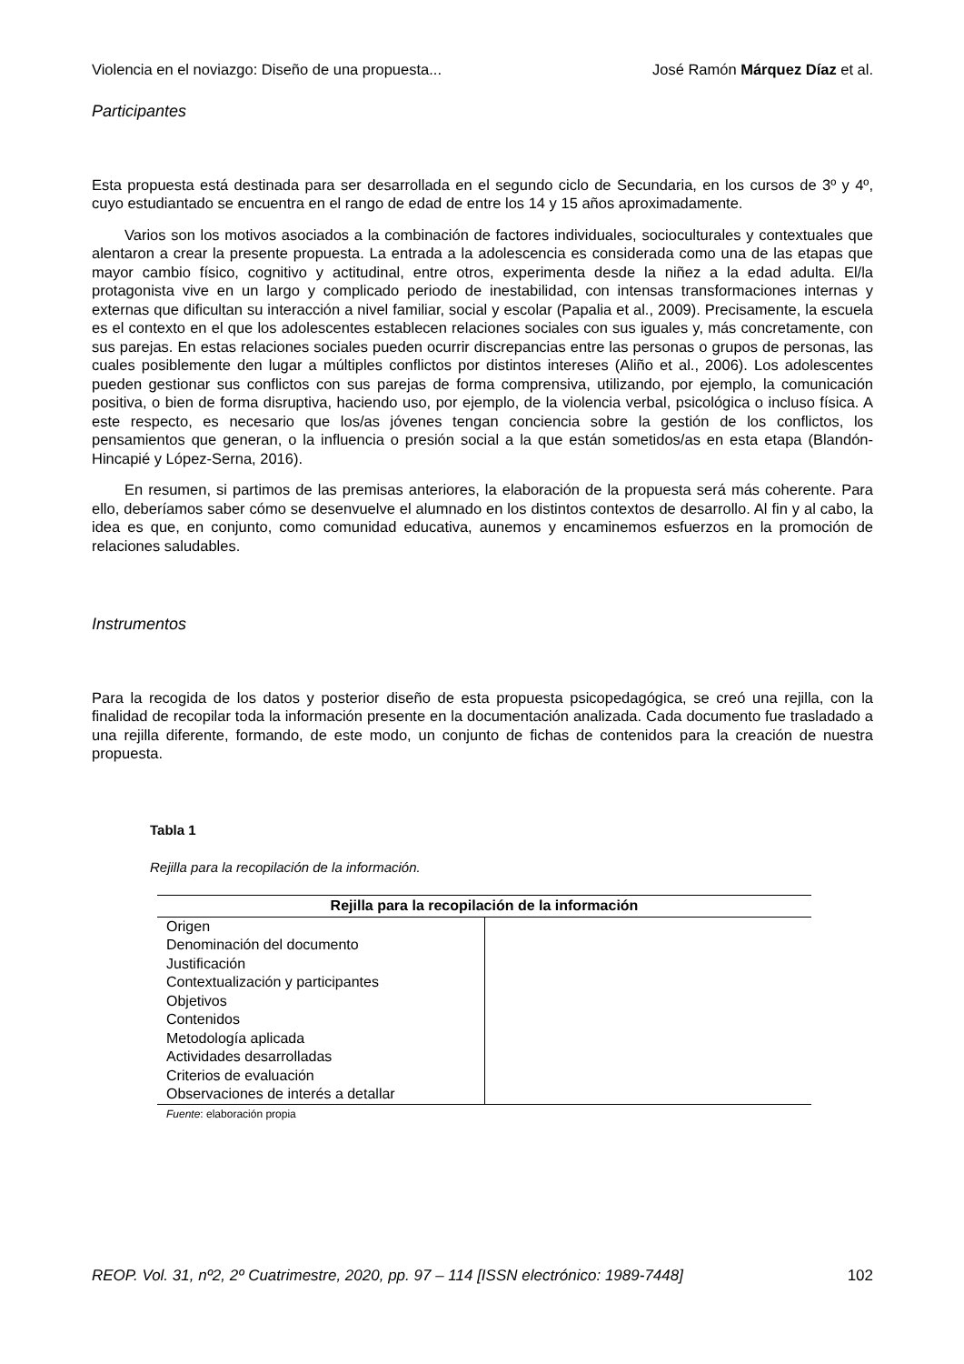Violencia en el noviazgo: Diseño de una propuesta... José Ramón Márquez Díaz et al.
Participantes
Esta propuesta está destinada para ser desarrollada en el segundo ciclo de Secundaria, en los cursos de 3º y 4º, cuyo estudiantado se encuentra en el rango de edad de entre los 14 y 15 años aproximadamente.
Varios son los motivos asociados a la combinación de factores individuales, socioculturales y contextuales que alentaron a crear la presente propuesta. La entrada a la adolescencia es considerada como una de las etapas que mayor cambio físico, cognitivo y actitudinal, entre otros, experimenta desde la niñez a la edad adulta. El/la protagonista vive en un largo y complicado periodo de inestabilidad, con intensas transformaciones internas y externas que dificultan su interacción a nivel familiar, social y escolar (Papalia et al., 2009). Precisamente, la escuela es el contexto en el que los adolescentes establecen relaciones sociales con sus iguales y, más concretamente, con sus parejas. En estas relaciones sociales pueden ocurrir discrepancias entre las personas o grupos de personas, las cuales posiblemente den lugar a múltiples conflictos por distintos intereses (Aliño et al., 2006). Los adolescentes pueden gestionar sus conflictos con sus parejas de forma comprensiva, utilizando, por ejemplo, la comunicación positiva, o bien de forma disruptiva, haciendo uso, por ejemplo, de la violencia verbal, psicológica o incluso física. A este respecto, es necesario que los/as jóvenes tengan conciencia sobre la gestión de los conflictos, los pensamientos que generan, o la influencia o presión social a la que están sometidos/as en esta etapa (Blandón-Hincapié y López-Serna, 2016).
En resumen, si partimos de las premisas anteriores, la elaboración de la propuesta será más coherente. Para ello, deberíamos saber cómo se desenvuelve el alumnado en los distintos contextos de desarrollo. Al fin y al cabo, la idea es que, en conjunto, como comunidad educativa, aunemos y encaminemos esfuerzos en la promoción de relaciones saludables.
Instrumentos
Para la recogida de los datos y posterior diseño de esta propuesta psicopedagógica, se creó una rejilla, con la finalidad de recopilar toda la información presente en la documentación analizada. Cada documento fue trasladado a una rejilla diferente, formando, de este modo, un conjunto de fichas de contenidos para la creación de nuestra propuesta.
Tabla 1
Rejilla para la recopilación de la información.
| Rejilla para la recopilación de la información | |
| --- | --- |
| Origen Denominación del documento Justificación Contextualización y participantes Objetivos Contenidos Metodología aplicada Actividades desarrolladas Criterios de evaluación Observaciones de interés a detallar | |
Fuente: elaboración propia
REOP. Vol. 31, nº2, 2º Cuatrimestre, 2020, pp. 97 – 114 [ISSN electrónico: 1989-7448] 102